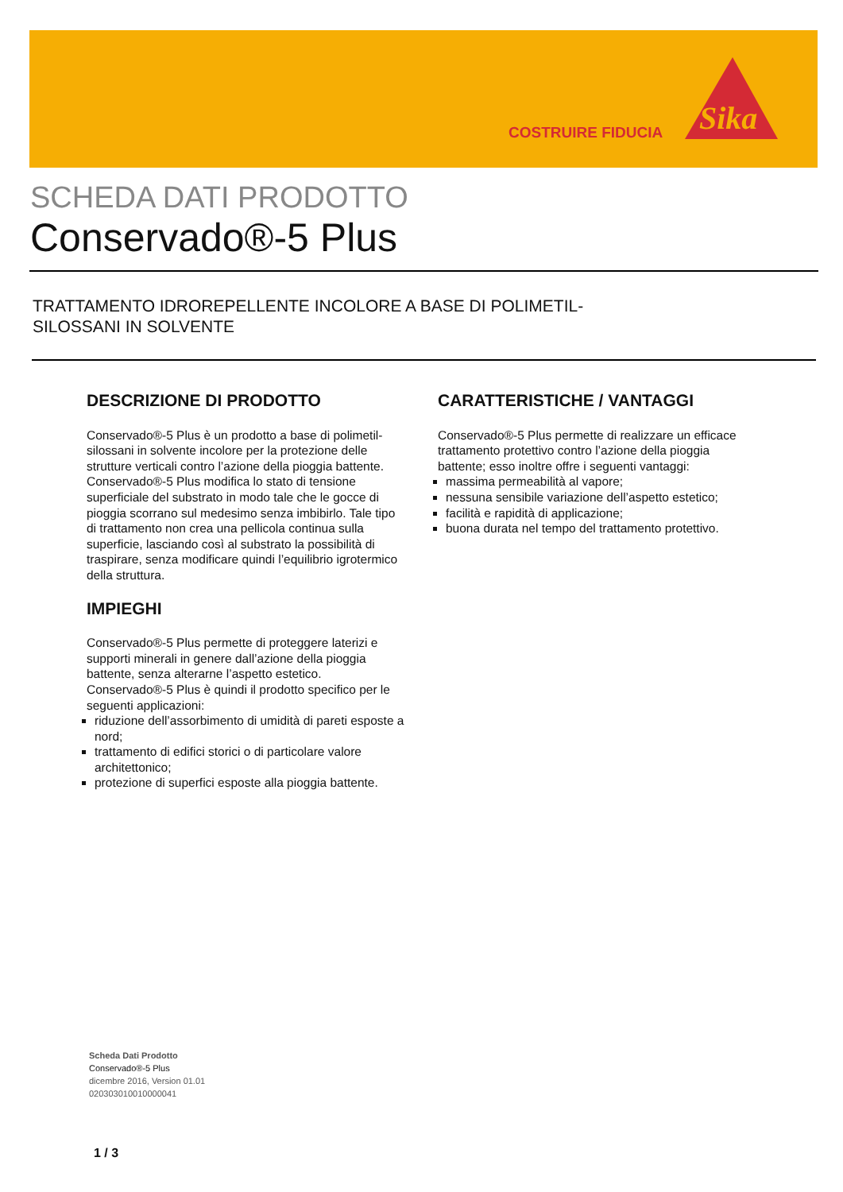COSTRUIRE FIDUCIA
Sika
SCHEDA DATI PRODOTTO
Conservado®-5 Plus
TRATTAMENTO IDROREPELLENTE INCOLORE A BASE DI POLIMETIL-SILOSSANI IN SOLVENTE
DESCRIZIONE DI PRODOTTO
Conservado®-5 Plus è un prodotto a base di polimetil-silossani in solvente incolore per la protezione delle strutture verticali contro l’azione della pioggia battente.
Conservado®-5 Plus modifica lo stato di tensione superficiale del substrato in modo tale che le gocce di pioggia scorrano sul medesimo senza imbibirlo. Tale tipo di trattamento non crea una pellicola continua sulla superficie, lasciando così al substrato la possibilità di traspirare, senza modificare quindi l’equilibrio igrotermico della struttura.
IMPIEGHI
Conservado®-5 Plus permette di proteggere laterizi e supporti minerali in genere dall’azione della pioggia battente, senza alterarne l’aspetto estetico.
Conservado®-5 Plus è quindi il prodotto specifico per le seguenti applicazioni:
riduzione dell’assorbimento di umidità di pareti esposte a nord;
trattamento di edifici storici o di particolare valore architettonico;
protezione di superfici esposte alla pioggia battente.
CARATTERISTICHE / VANTAGGI
Conservado®-5 Plus permette di realizzare un efficace trattamento protettivo contro l’azione della pioggia battente; esso inoltre offre i seguenti vantaggi:
massima permeabilità al vapore;
nessuna sensibile variazione dell’aspetto estetico;
facilità e rapidità di applicazione;
buona durata nel tempo del trattamento protettivo.
Scheda Dati Prodotto
Conservado®-5 Plus
dicembre 2016, Version 01.01
020303010010000041
1 / 3